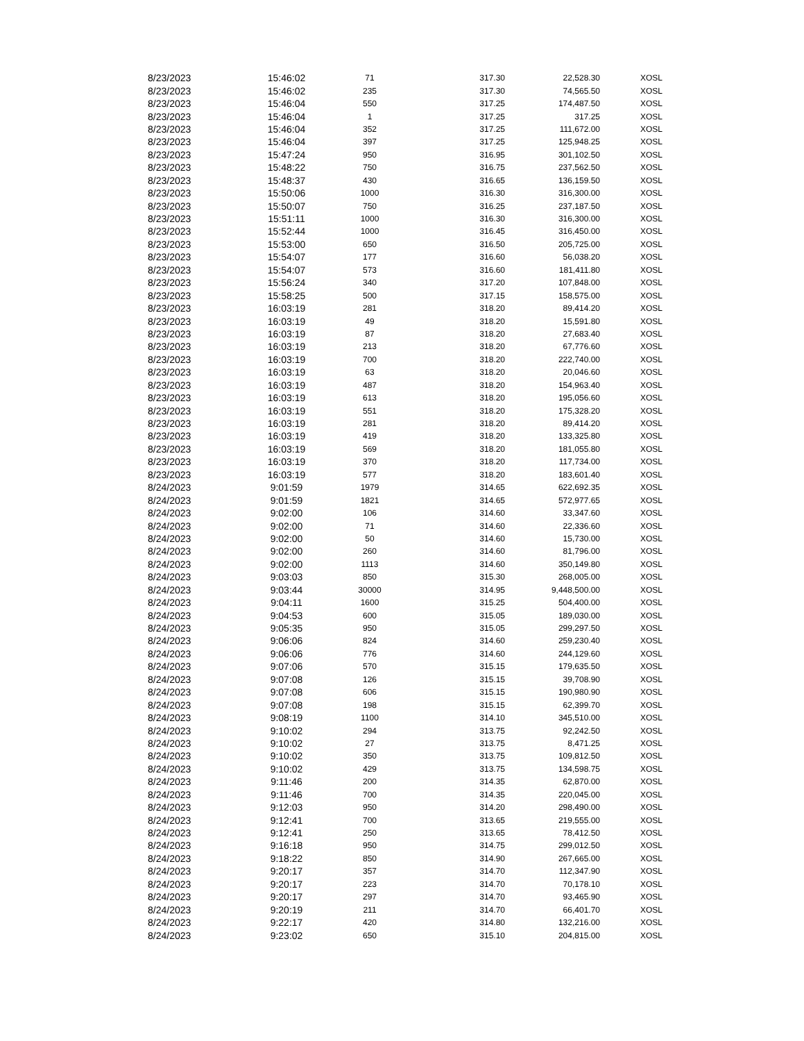| 8/23/2023 | 15:46:02 | 71 | 317.30 | 22,528.30 | XOSL |
| 8/23/2023 | 15:46:02 | 235 | 317.30 | 74,565.50 | XOSL |
| 8/23/2023 | 15:46:04 | 550 | 317.25 | 174,487.50 | XOSL |
| 8/23/2023 | 15:46:04 | 1 | 317.25 | 317.25 | XOSL |
| 8/23/2023 | 15:46:04 | 352 | 317.25 | 111,672.00 | XOSL |
| 8/23/2023 | 15:46:04 | 397 | 317.25 | 125,948.25 | XOSL |
| 8/23/2023 | 15:47:24 | 950 | 316.95 | 301,102.50 | XOSL |
| 8/23/2023 | 15:48:22 | 750 | 316.75 | 237,562.50 | XOSL |
| 8/23/2023 | 15:48:37 | 430 | 316.65 | 136,159.50 | XOSL |
| 8/23/2023 | 15:50:06 | 1000 | 316.30 | 316,300.00 | XOSL |
| 8/23/2023 | 15:50:07 | 750 | 316.25 | 237,187.50 | XOSL |
| 8/23/2023 | 15:51:11 | 1000 | 316.30 | 316,300.00 | XOSL |
| 8/23/2023 | 15:52:44 | 1000 | 316.45 | 316,450.00 | XOSL |
| 8/23/2023 | 15:53:00 | 650 | 316.50 | 205,725.00 | XOSL |
| 8/23/2023 | 15:54:07 | 177 | 316.60 | 56,038.20 | XOSL |
| 8/23/2023 | 15:54:07 | 573 | 316.60 | 181,411.80 | XOSL |
| 8/23/2023 | 15:56:24 | 340 | 317.20 | 107,848.00 | XOSL |
| 8/23/2023 | 15:58:25 | 500 | 317.15 | 158,575.00 | XOSL |
| 8/23/2023 | 16:03:19 | 281 | 318.20 | 89,414.20 | XOSL |
| 8/23/2023 | 16:03:19 | 49 | 318.20 | 15,591.80 | XOSL |
| 8/23/2023 | 16:03:19 | 87 | 318.20 | 27,683.40 | XOSL |
| 8/23/2023 | 16:03:19 | 213 | 318.20 | 67,776.60 | XOSL |
| 8/23/2023 | 16:03:19 | 700 | 318.20 | 222,740.00 | XOSL |
| 8/23/2023 | 16:03:19 | 63 | 318.20 | 20,046.60 | XOSL |
| 8/23/2023 | 16:03:19 | 487 | 318.20 | 154,963.40 | XOSL |
| 8/23/2023 | 16:03:19 | 613 | 318.20 | 195,056.60 | XOSL |
| 8/23/2023 | 16:03:19 | 551 | 318.20 | 175,328.20 | XOSL |
| 8/23/2023 | 16:03:19 | 281 | 318.20 | 89,414.20 | XOSL |
| 8/23/2023 | 16:03:19 | 419 | 318.20 | 133,325.80 | XOSL |
| 8/23/2023 | 16:03:19 | 569 | 318.20 | 181,055.80 | XOSL |
| 8/23/2023 | 16:03:19 | 370 | 318.20 | 117,734.00 | XOSL |
| 8/23/2023 | 16:03:19 | 577 | 318.20 | 183,601.40 | XOSL |
| 8/24/2023 | 9:01:59 | 1979 | 314.65 | 622,692.35 | XOSL |
| 8/24/2023 | 9:01:59 | 1821 | 314.65 | 572,977.65 | XOSL |
| 8/24/2023 | 9:02:00 | 106 | 314.60 | 33,347.60 | XOSL |
| 8/24/2023 | 9:02:00 | 71 | 314.60 | 22,336.60 | XOSL |
| 8/24/2023 | 9:02:00 | 50 | 314.60 | 15,730.00 | XOSL |
| 8/24/2023 | 9:02:00 | 260 | 314.60 | 81,796.00 | XOSL |
| 8/24/2023 | 9:02:00 | 1113 | 314.60 | 350,149.80 | XOSL |
| 8/24/2023 | 9:03:03 | 850 | 315.30 | 268,005.00 | XOSL |
| 8/24/2023 | 9:03:44 | 30000 | 314.95 | 9,448,500.00 | XOSL |
| 8/24/2023 | 9:04:11 | 1600 | 315.25 | 504,400.00 | XOSL |
| 8/24/2023 | 9:04:53 | 600 | 315.05 | 189,030.00 | XOSL |
| 8/24/2023 | 9:05:35 | 950 | 315.05 | 299,297.50 | XOSL |
| 8/24/2023 | 9:06:06 | 824 | 314.60 | 259,230.40 | XOSL |
| 8/24/2023 | 9:06:06 | 776 | 314.60 | 244,129.60 | XOSL |
| 8/24/2023 | 9:07:06 | 570 | 315.15 | 179,635.50 | XOSL |
| 8/24/2023 | 9:07:08 | 126 | 315.15 | 39,708.90 | XOSL |
| 8/24/2023 | 9:07:08 | 606 | 315.15 | 190,980.90 | XOSL |
| 8/24/2023 | 9:07:08 | 198 | 315.15 | 62,399.70 | XOSL |
| 8/24/2023 | 9:08:19 | 1100 | 314.10 | 345,510.00 | XOSL |
| 8/24/2023 | 9:10:02 | 294 | 313.75 | 92,242.50 | XOSL |
| 8/24/2023 | 9:10:02 | 27 | 313.75 | 8,471.25 | XOSL |
| 8/24/2023 | 9:10:02 | 350 | 313.75 | 109,812.50 | XOSL |
| 8/24/2023 | 9:10:02 | 429 | 313.75 | 134,598.75 | XOSL |
| 8/24/2023 | 9:11:46 | 200 | 314.35 | 62,870.00 | XOSL |
| 8/24/2023 | 9:11:46 | 700 | 314.35 | 220,045.00 | XOSL |
| 8/24/2023 | 9:12:03 | 950 | 314.20 | 298,490.00 | XOSL |
| 8/24/2023 | 9:12:41 | 700 | 313.65 | 219,555.00 | XOSL |
| 8/24/2023 | 9:12:41 | 250 | 313.65 | 78,412.50 | XOSL |
| 8/24/2023 | 9:16:18 | 950 | 314.75 | 299,012.50 | XOSL |
| 8/24/2023 | 9:18:22 | 850 | 314.90 | 267,665.00 | XOSL |
| 8/24/2023 | 9:20:17 | 357 | 314.70 | 112,347.90 | XOSL |
| 8/24/2023 | 9:20:17 | 223 | 314.70 | 70,178.10 | XOSL |
| 8/24/2023 | 9:20:17 | 297 | 314.70 | 93,465.90 | XOSL |
| 8/24/2023 | 9:20:19 | 211 | 314.70 | 66,401.70 | XOSL |
| 8/24/2023 | 9:22:17 | 420 | 314.80 | 132,216.00 | XOSL |
| 8/24/2023 | 9:23:02 | 650 | 315.10 | 204,815.00 | XOSL |